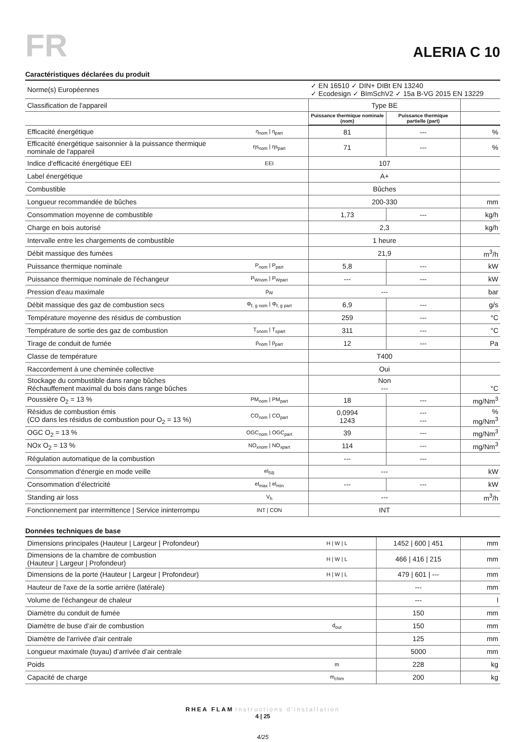FR
ALERIA C 10
Caractéristiques déclarées du produit
| Norme(s) Européennes | | ✓ EN 16510 ✓ DIN+ DIBt EN 13240 ✓ Ecodesign ✓ BImSchV2 ✓ 15a B-VG 2015 EN 13229 | | |
| Classification de l'appareil | | Type BE | | |
| | | Puissance thermique nominale (nom) | Puissance thermique partielle (part) | |
| Efficacité énergétique | η<sub>nom</sub> / η<sub>part</sub> | 81 | --- | % |
| Efficacité énergétique saisonnier à la puissance thermique nominale de l'appareil | ηs<sub>nom</sub> / ηs<sub>part</sub> | 71 | --- | % |
| Indice d'efficacité énergétique EEI | EEI | 107 | | |
| Label énergétique | | A+ | | |
| Combustible | | Bûches | | |
| Longueur recommandée de bûches | | 200-330 | | mm |
| Consommation moyenne de combustible | | 1,73 | --- | kg/h |
| Charge en bois autorisé | | 2,3 | | kg/h |
| Intervalle entre les chargements de combustible | | 1 heure | | |
| Débit massique des fumées | | 21,9 | | m<sup>3</sup>/h |
| Puissance thermique nominale | P<sub>nom</sub> / P<sub>part</sub> | 5,8 | --- | kW |
| Puissance thermique nominale de l'échangeur | P<sub>Wnom</sub> / P<sub>Wpart</sub> | --- | --- | kW |
| Pression d'eau maximale | p<sub>W</sub> | --- | | bar |
| Débit massique des gaz de combustion secs | Φ<sub>f, g nom</sub> / Φ<sub>f, g part</sub> | 6,9 | --- | g/s |
| Température moyenne des résidus de combustion | | 259 | --- | °C |
| Température de sortie des gaz de combustion | T<sub>snom</sub> / T<sub>spart</sub> | 311 | --- | °C |
| Tirage de conduit de fumée | p<sub>nom</sub> / p<sub>part</sub> | 12 | --- | Pa |
| Classe de température | | T400 | | |
| Raccordement à une cheminée collective | | Oui | | |
| Stockage du combustible dans range bûches Réchauffement maximal du bois dans range bûches | | Non --- | | °C |
| Poussière O<sub>2</sub> = 13 % | PM<sub>nom</sub> / PM<sub>part</sub> | 18 | --- | mg/Nm<sup>3</sup> |
| Résidus de combustion émis (CO dans les résidus de combustion pour O<sub>2</sub> = 13 %) | CO<sub>nom</sub> / CO<sub>part</sub> | 0,0994 1243 | --- --- | % mg/Nm<sup>3</sup> |
| OGC O<sub>2</sub> = 13 % | OGC<sub>nom</sub> / OGC<sub>part</sub> | 39 | --- | mg/Nm<sup>3</sup> |
| NOx O<sub>2</sub> = 13 % | NO<sub>xnom</sub> / NO<sub>xpart</sub> | 114 | --- | mg/Nm<sup>3</sup> |
| Régulation automatique de la combustion | | --- | --- | |
| Consommation d'énergie en mode veille | el<sub>SB</sub> | --- | | kW |
| Consommation d’électricité | el<sub>max</sub> / el<sub>min</sub> | --- | --- | kW |
| Standing air loss | V<sub>h</sub> | --- | | m<sup>3</sup>/h |
| Fonctionnement par intermittence / Service ininterrompu | INT / CON | INT | | |
Données techniques de base
| Dimensions principales (Hauteur / Largeur / Profondeur) | H / W / L | 1452 / 600 / 451 | mm |
| Dimensions de la chambre de combustion (Hauteur / Largeur / Profondeur) | H / W / L | 466 / 416 / 215 | mm |
| Dimensions de la porte (Hauteur / Largeur / Profondeur) | H / W / L | 479 / 601 / --- | mm |
| Hauteur de l'axe de la sortie arrière (latérale) | | --- | mm |
| Volume de l'échangeur de chaleur | | --- | l |
| Diamètre du conduit de fumée | | 150 | mm |
| Diamètre de buse d’air de combustion | d<sub>out</sub> | 150 | mm |
| Diamètre de l'arrivée d'air centrale | | 125 | mm |
| Longueur maximale (tuyau) d’arrivée d’air centrale | | 5000 | mm |
| Poids | m | 228 | kg |
| Capacité de charge | m<sub>chim</sub> | 200 | kg |
RHEA FLAM Instructions d'installation
4 | 25
4/25